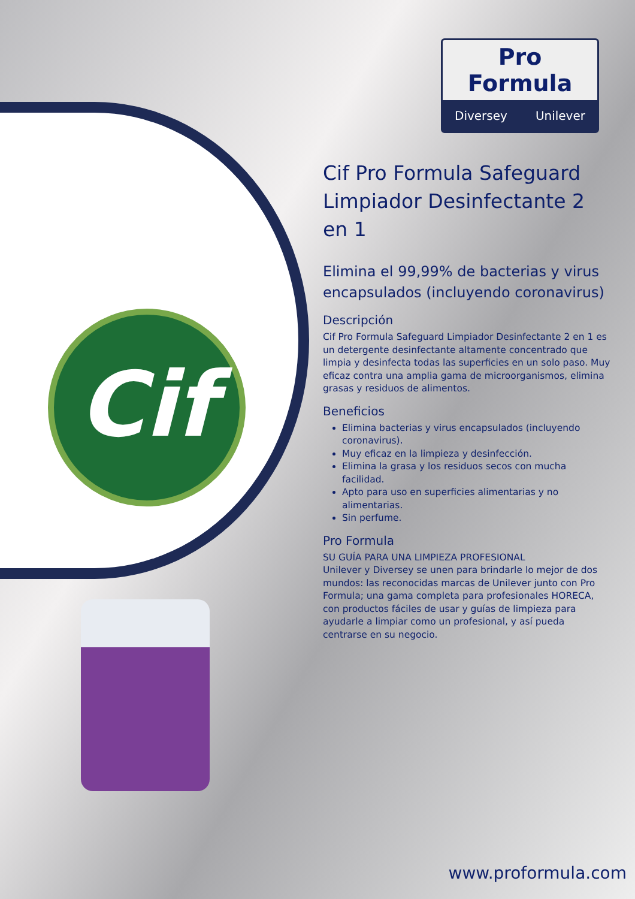Cif
Pro Formula
Diversey Unilever
Cif Pro Formula Safeguard Limpiador Desinfectante 2 en 1
Elimina el 99,99% de bacterias y virus encapsulados (incluyendo coronavirus)
Descripción
Cif Pro Formula Safeguard Limpiador Desinfectante 2 en 1 es un detergente desinfectante altamente concentrado que limpia y desinfecta todas las superficies en un solo paso. Muy eficaz contra una amplia gama de microorganismos, elimina grasas y residuos de alimentos.
Beneficios
Elimina bacterias y virus encapsulados (incluyendo coronavirus).
Muy eficaz en la limpieza y desinfección.
Elimina la grasa y los residuos secos con mucha facilidad.
Apto para uso en superficies alimentarias y no alimentarias.
Sin perfume.
Pro Formula
SU GUÍA PARA UNA LIMPIEZA PROFESIONAL
Unilever y Diversey se unen para brindarle lo mejor de dos mundos: las reconocidas marcas de Unilever junto con Pro Formula; una gama completa para profesionales HORECA, con productos fáciles de usar y guías de limpieza para ayudarle a limpiar como un profesional, y así pueda centrarse en su negocio.
www.proformula.com